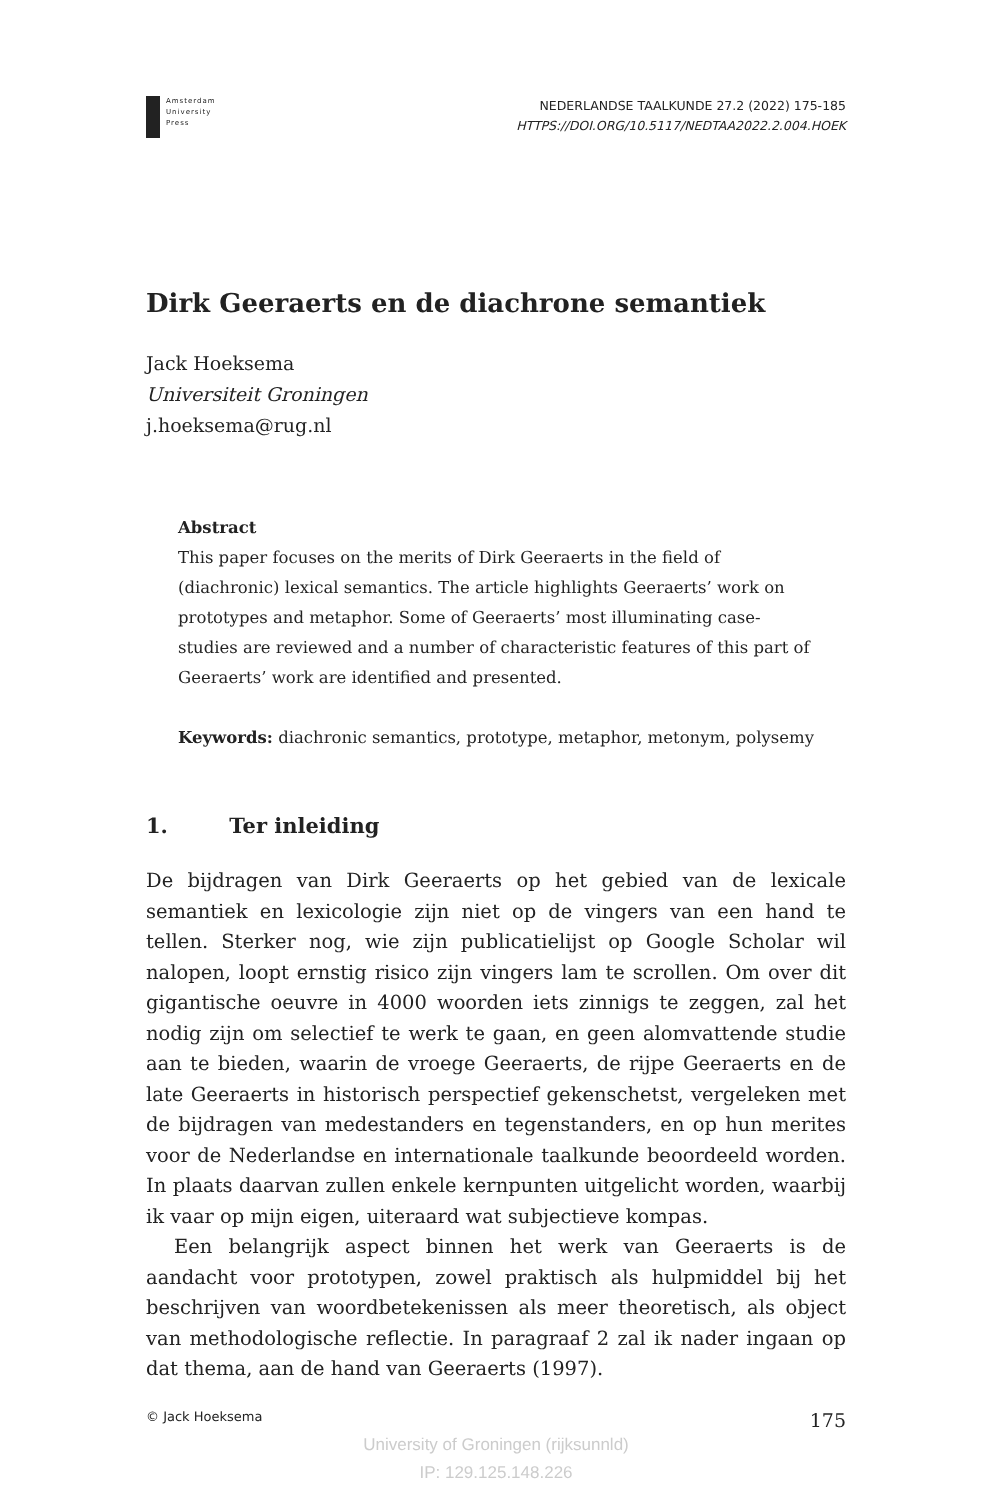Amsterdam
University
Press
NEDERLANDSE TAALKUNDE 27.2 (2022) 175-185
HTTPS://DOI.ORG/10.5117/NEDTAA2022.2.004.HOEK
Dirk Geeraerts en de diachrone semantiek
Jack Hoeksema
Universiteit Groningen
j.hoeksema@rug.nl
Abstract
This paper focuses on the merits of Dirk Geeraerts in the field of (diachronic) lexical semantics. The article highlights Geeraerts’ work on prototypes and metaphor. Some of Geeraerts’ most illuminating case-studies are reviewed and a number of characteristic features of this part of Geeraerts’ work are identified and presented.
Keywords: diachronic semantics, prototype, metaphor, metonym, polysemy
1. Ter inleiding
De bijdragen van Dirk Geeraerts op het gebied van de lexicale semantiek en lexicologie zijn niet op de vingers van een hand te tellen. Sterker nog, wie zijn publicatielijst op Google Scholar wil nalopen, loopt ernstig risico zijn vingers lam te scrollen. Om over dit gigantische oeuvre in 4000 woorden iets zinnigs te zeggen, zal het nodig zijn om selectief te werk te gaan, en geen alomvattende studie aan te bieden, waarin de vroege Geeraerts, de rijpe Geeraerts en de late Geeraerts in historisch perspectief gekenschetst, vergeleken met de bijdragen van medestanders en tegenstanders, en op hun merites voor de Nederlandse en internationale taalkunde beoordeeld worden. In plaats daarvan zullen enkele kernpunten uitgelicht worden, waarbij ik vaar op mijn eigen, uiteraard wat subjectieve kompas.
Een belangrijk aspect binnen het werk van Geeraerts is de aandacht voor prototypen, zowel praktisch als hulpmiddel bij het beschrijven van woordbetekenissen als meer theoretisch, als object van methodologische reflectie. In paragraaf 2 zal ik nader ingaan op dat thema, aan de hand van Geeraerts (1997).
© Jack Hoeksema 175
University of Groningen (rijksunnld)
IP: 129.125.148.226